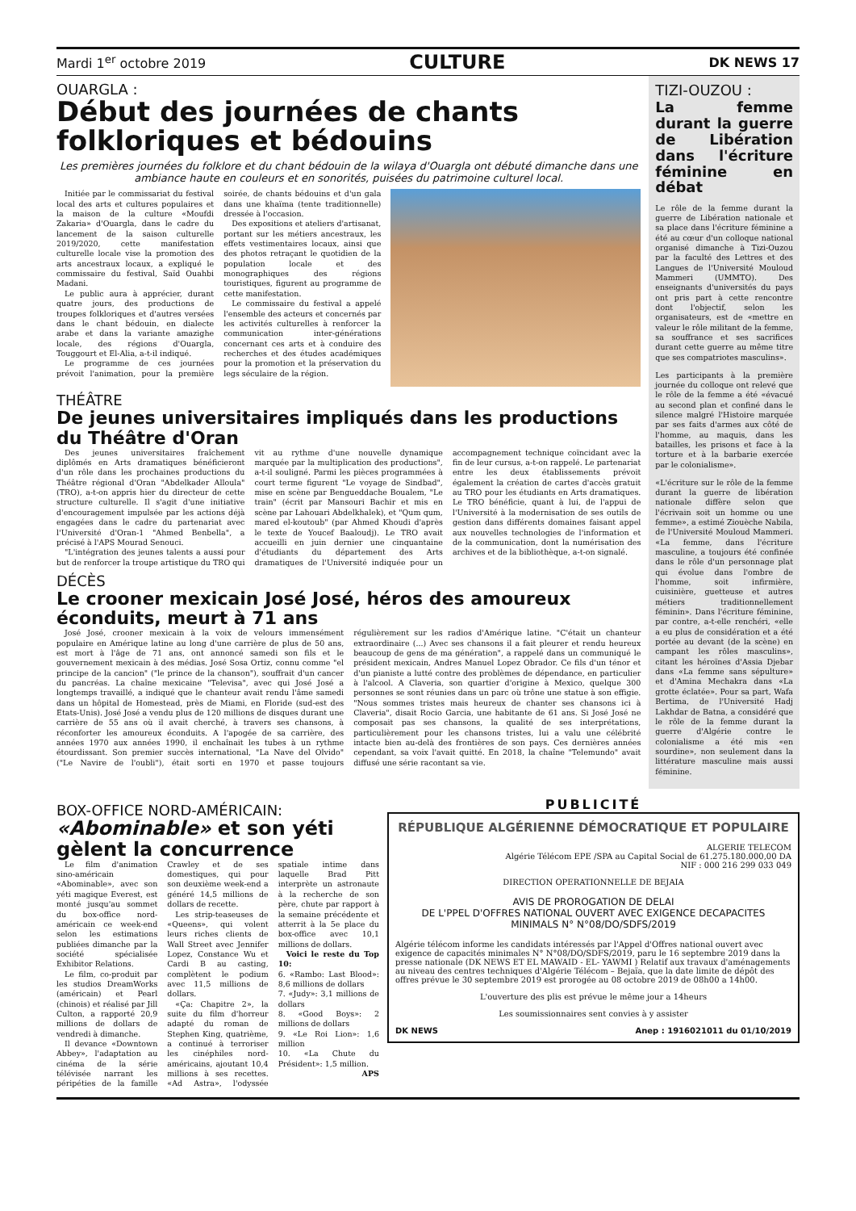Mardi 1<sup>er</sup> octobre 2019 CULTURE DK NEWS 17
OUARGLA :
Début des journées de chants folkloriques et bédouins
Les premières journées du folklore et du chant bédouin de la wilaya d'Ouargla ont débuté dimanche dans une ambiance haute en couleurs et en sonorités, puisées du patrimoine culturel local.
Initiée par le commissariat du festival local des arts et cultures populaires et la maison de la culture «Moufdi Zakaria» d'Ouargla, dans le cadre du lancement de la saison culturelle 2019/2020, cette manifestation culturelle locale vise la promotion des arts ancestraux locaux, a expliqué le commissaire du festival, Saïd Ouahbi Madani.
Le public aura à apprécier, durant quatre jours, des productions de troupes folkloriques et d'autres versées dans le chant bédouin, en dialecte arabe et dans la variante amazighe locale, des régions d'Ouargla, Touggourt et El-Alia, a-t-il indiqué.
Le programme de ces journées prévoit l'animation, pour la première soirée, de chants bédouins et d'un gala dans une khaïma (tente traditionnelle) dressée à l'occasion.
Des expositions et ateliers d'artisanat, portant sur les métiers ancestraux, les effets vestimentaires locaux, ainsi que des photos retraçant le quotidien de la population locale et des monographiques des régions touristiques, figurent au programme de cette manifestation.
Le commissaire du festival a appelé l'ensemble des acteurs et concernés par les activités culturelles à renforcer la communication inter-générations concernant ces arts et à conduire des recherches et des études académiques pour la promotion et la préservation du legs séculaire de la région.
THÉÂTRE
De jeunes universitaires impliqués dans les productions du Théâtre d'Oran
Des jeunes universitaires fraîchement diplômés en Arts dramatiques bénéficieront d'un rôle dans les prochaines productions du Théâtre régional d'Oran "Abdelkader Alloula" (TRO), a-t-on appris hier du directeur de cette structure culturelle. Il s'agit d'une initiative d'encouragement impulsée par les actions déjà engagées dans le cadre du partenariat avec l'Université d'Oran-1 "Ahmed Benbella", a précisé à l'APS Mourad Senouci.
"L'intégration des jeunes talents a aussi pour but de renforcer la troupe artistique du TRO qui vit au rythme d'une nouvelle dynamique marquée par la multiplication des productions", a-t-il souligné. Parmi les pièces programmées à court terme figurent "Le voyage de Sindbad", mise en scène par Bengueddache Boualem, "Le train" (écrit par Mansouri Bachir et mis en scène par Lahouari Abdelkhalek), et "Qum qum, mared el-koutoub" (par Ahmed Khoudi d'après le texte de Youcef Baaloudj). Le TRO avait accueilli en juin dernier une cinquantaine d'étudiants du département des Arts dramatiques de l'Université indiquée pour un accompagnement technique coïncidant avec la fin de leur cursus, a-t-on rappelé. Le partenariat entre les deux établissements prévoit également la création de cartes d'accès gratuit au TRO pour les étudiants en Arts dramatiques. Le TRO bénéficie, quant à lui, de l'appui de l'Université à la modernisation de ses outils de gestion dans différents domaines faisant appel aux nouvelles technologies de l'information et de la communication, dont la numérisation des archives et de la bibliothèque, a-t-on signalé.
DÉCÈS
Le crooner mexicain José José, héros des amoureux éconduits, meurt à 71 ans
José José, crooner mexicain à la voix de velours immensément populaire en Amérique latine au long d'une carrière de plus de 50 ans, est mort à l'âge de 71 ans, ont annoncé samedi son fils et le gouvernement mexicain à des médias. José Sosa Ortiz, connu comme "el principe de la cancion" ("le prince de la chanson"), souffrait d'un cancer du pancréas. La chaîne mexicaine "Televisa", avec qui José José a longtemps travaillé, a indiqué que le chanteur avait rendu l'âme samedi dans un hôpital de Homestead, près de Miami, en Floride (sud-est des Etats-Unis). José José a vendu plus de 120 millions de disques durant une carrière de 55 ans où il avait cherché, à travers ses chansons, à réconforter les amoureux éconduits. A l'apogée de sa carrière, des années 1970 aux années 1990, il enchaînait les tubes à un rythme étourdissant. Son premier succès international, "La Nave del Olvido" ("Le Navire de l'oubli"), était sorti en 1970 et passe toujours régulièrement sur les radios d'Amérique latine. "C'était un chanteur extraordinaire (...) Avec ses chansons il a fait pleurer et rendu heureux beaucoup de gens de ma génération", a rappelé dans un communiqué le président mexicain, Andres Manuel Lopez Obrador. Ce fils d'un ténor et d'un pianiste a lutté contre des problèmes de dépendance, en particulier à l'alcool. A Claveria, son quartier d'origine à Mexico, quelque 300 personnes se sont réunies dans un parc où trône une statue à son effigie. "Nous sommes tristes mais heureux de chanter ses chansons ici à Claveria", disait Rocio Garcia, une habitante de 61 ans. Si José José ne composait pas ses chansons, la qualité de ses interprétations, particulièrement pour les chansons tristes, lui a valu une célébrité intacte bien au-delà des frontières de son pays. Ces dernières années cependant, sa voix l'avait quitté. En 2018, la chaîne "Telemundo" avait diffusé une série racontant sa vie.
TIZI-OUZOU :
La femme durant la guerre de Libération dans l'écriture féminine en débat
Le rôle de la femme durant la guerre de Libération nationale et sa place dans l'écriture féminine a été au cœur d'un colloque national organisé dimanche à Tizi-Ouzou par la faculté des Lettres et des Langues de l'Université Mouloud Mammeri (UMMTO). Des enseignants d'universités du pays ont pris part à cette rencontre dont l'objectif, selon les organisateurs, est de «mettre en valeur le rôle militant de la femme, sa souffrance et ses sacrifices durant cette guerre au même titre que ses compatriotes masculins».
Les participants à la première journée du colloque ont relevé que le rôle de la femme a été «évacué au second plan et confiné dans le silence malgré l'Histoire marquée par ses faits d'armes aux côté de l'homme, au maquis, dans les batailles, les prisons et face à la torture et à la barbarie exercée par le colonialisme».
«L'écriture sur le rôle de la femme durant la guerre de libération nationale diffère selon que l'écrivain soit un homme ou une femme», a estimé Ziouèche Nabila, de l'Université Mouloud Mammeri. «La femme, dans l'écriture masculine, a toujours été confinée dans le rôle d'un personnage plat qui évolue dans l'ombre de l'homme, soit infirmière, cuisinière, guetteuse et autres métiers traditionnellement féminin». Dans l'écriture féminine, par contre, a-t-elle renchéri, «elle a eu plus de considération et a été portée au devant (de la scène) en campant les rôles masculins», citant les héroïnes d'Assia Djebar dans «La femme sans sépulture» et d'Amina Mechakra dans «La grotte éclatée». Pour sa part, Wafa Bertima, de l'Université Hadj Lakhdar de Batna, a considéré que le rôle de la femme durant la guerre d'Algérie contre le colonialisme a été mis «en sourdine», non seulement dans la littérature masculine mais aussi féminine.
BOX-OFFICE NORD-AMÉRICAIN:
«Abominable» et son yéti gèlent la concurrence
Le film d'animation sino-américain «Abominable», avec son yéti magique Everest, est monté jusqu'au sommet du box-office nord-américain ce week-end selon les estimations publiées dimanche par la société spécialisée Exhibitor Relations.
Le film, co-produit par les studios DreamWorks (américain) et Pearl (chinois) et réalisé par Jill Culton, a rapporté 20,9 millions de dollars de vendredi à dimanche.
Il devance «Downtown Abbey», l'adaptation au cinéma de la série télévisée narrant les péripéties de la famille Crawley et de ses domestiques, qui pour son deuxième week-end a généré 14,5 millions de dollars de recette.
Les strip-teaseuses de «Queens», qui volent leurs riches clients de Wall Street avec Jennifer Lopez, Constance Wu et Cardi B au casting, complètent le podium avec 11,5 millions de dollars.
«Ça: Chapitre 2», la suite du film d'horreur adapté du roman de Stephen King, quatrième, a continué à terroriser les cinéphiles nord-américains, ajoutant 10,4 millions à ses recettes. «Ad Astra», l'odyssée spatiale intime dans laquelle Brad Pitt interprète un astronaute à la recherche de son père, chute par rapport à la semaine précédente et atterrit à la 5e place du box-office avec 10,1 millions de dollars.
Voici le reste du Top 10:
6. «Rambo: Last Blood»: 8,6 millions de dollars
7. «Judy»: 3,1 millions de dollars
8. «Good Boys»: 2 millions de dollars
9. «Le Roi Lion»: 1,6 million
10. «La Chute du Président»: 1,5 million.
APS
PUBLICITÉ
RÉPUBLIQUE ALGÉRIENNE DÉMOCRATIQUE ET POPULAIRE
ALGERIE TELECOM
Algérie Télécom EPE /SPA au Capital Social de 61.275.180.000,00 DA
NIF : 000 216 299 033 049
DIRECTION OPERATIONNELLE DE BEJAIA
AVIS DE PROROGATION DE DELAI
DE L'PPEL D'OFFRES NATIONAL OUVERT AVEC EXIGENCE DECAPACITES
MINIMALS N° N°08/DO/SDFS/2019
Algérie télécom informe les candidats intéressés par l'Appel d'Offres national ouvert avec exigence de capacités minimales N° N°08/DO/SDFS/2019, paru le 16 septembre 2019 dans la presse nationale (DK NEWS ET EL MAWAID - EL- YAWMI ) Relatif aux travaux d'aménagements au niveau des centres techniques d'Algérie Télécom – Bejaïa, que la date limite de dépôt des offres prévue le 30 septembre 2019 est prorogée au 08 octobre 2019 de 08h00 a 14h00.
L'ouverture des plis est prévue le même jour a 14heurs
Les soumissionnaires sent convies à y assister
DK NEWS Anep : 1916021011 du 01/10/2019